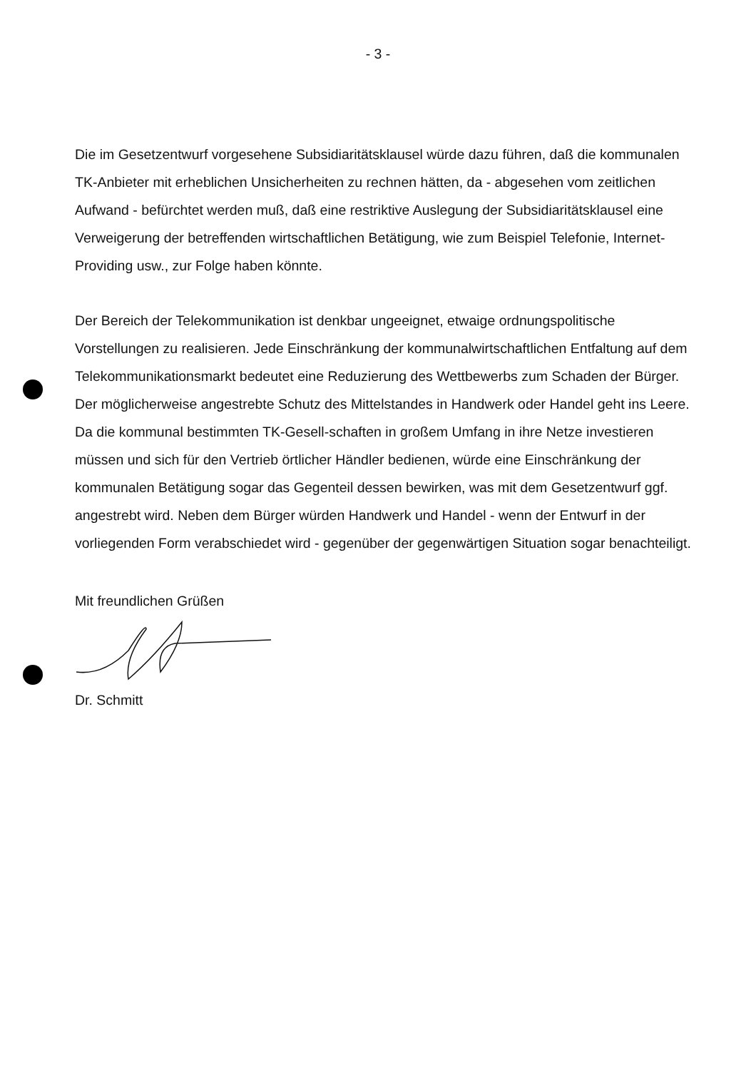- 3 -
Die im Gesetzentwurf vorgesehene Subsidiaritätsklausel würde dazu führen, daß die kommunalen TK-Anbieter mit erheblichen Unsicherheiten zu rechnen hätten, da - abgesehen vom zeitlichen Aufwand - befürchtet werden muß, daß eine restriktive Auslegung der Subsidiaritätsklausel eine Verweigerung der betreffenden wirtschaftlichen Betätigung, wie zum Beispiel Telefonie, Internet-Providing usw., zur Folge haben könnte.
Der Bereich der Telekommunikation ist denkbar ungeeignet, etwaige ordnungspolitische Vorstellungen zu realisieren. Jede Einschränkung der kommunalwirtschaftlichen Entfaltung auf dem Telekommunikationsmarkt bedeutet eine Reduzierung des Wettbewerbs zum Schaden der Bürger. Der möglicherweise angestrebte Schutz des Mittelstandes in Handwerk oder Handel geht ins Leere. Da die kommunal bestimmten TK-Gesell-schaften in großem Umfang in ihre Netze investieren müssen und sich für den Vertrieb örtlicher Händler bedienen, würde eine Einschränkung der kommunalen Betätigung sogar das Gegenteil dessen bewirken, was mit dem Gesetzentwurf ggf. angestrebt wird. Neben dem Bürger würden Handwerk und Handel - wenn der Entwurf in der vorliegenden Form verabschiedet wird - gegenüber der gegenwärtigen Situation sogar benachteiligt.
Mit freundlichen Grüßen
Dr. Schmitt